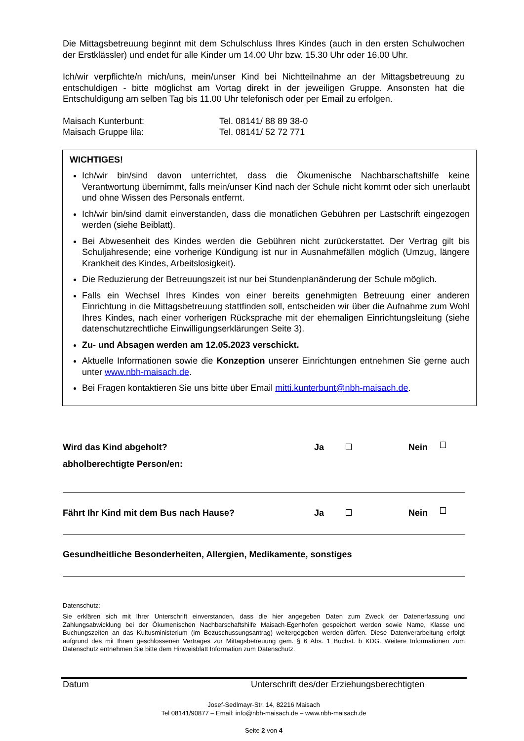Die Mittagsbetreuung beginnt mit dem Schulschluss Ihres Kindes (auch in den ersten Schulwochen der Erstklässler) und endet für alle Kinder um 14.00 Uhr bzw. 15.30 Uhr oder 16.00 Uhr.
Ich/wir verpflichte/n mich/uns, mein/unser Kind bei Nichtteilnahme an der Mittagsbetreuung zu entschuldigen - bitte möglichst am Vortag direkt in der jeweiligen Gruppe. Ansonsten hat die Entschuldigung am selben Tag bis 11.00 Uhr telefonisch oder per Email zu erfolgen.
Maisach Kunterbunt: Tel. 08141/ 88 89 38-0
Maisach Gruppe lila: Tel. 08141/ 52 72 771
WICHTIGES!
Ich/wir bin/sind davon unterrichtet, dass die Ökumenische Nachbarschaftshilfe keine Verantwortung übernimmt, falls mein/unser Kind nach der Schule nicht kommt oder sich unerlaubt und ohne Wissen des Personals entfernt.
Ich/wir bin/sind damit einverstanden, dass die monatlichen Gebühren per Lastschrift eingezogen werden (siehe Beiblatt).
Bei Abwesenheit des Kindes werden die Gebühren nicht zurückerstattet. Der Vertrag gilt bis Schuljahresende; eine vorherige Kündigung ist nur in Ausnahmefällen möglich (Umzug, längere Krankheit des Kindes, Arbeitslosigkeit).
Die Reduzierung der Betreuungszeit ist nur bei Stundenplanänderung der Schule möglich.
Falls ein Wechsel Ihres Kindes von einer bereits genehmigten Betreuung einer anderen Einrichtung in die Mittagsbetreuung stattfinden soll, entscheiden wir über die Aufnahme zum Wohl Ihres Kindes, nach einer vorherigen Rücksprache mit der ehemaligen Einrichtungsleitung (siehe datenschutzrechtliche Einwilligungserklärungen Seite 3).
Zu- und Absagen werden am 12.05.2023 verschickt.
Aktuelle Informationen sowie die Konzeption unserer Einrichtungen entnehmen Sie gerne auch unter www.nbh-maisach.de.
Bei Fragen kontaktieren Sie uns bitte über Email mitti.kunterbunt@nbh-maisach.de.
Wird das Kind abgeholt? Ja Nein
abholberechtigte Person/en:
Fährt Ihr Kind mit dem Bus nach Hause? Ja Nein
Gesundheitliche Besonderheiten, Allergien, Medikamente, sonstiges
Datenschutz:
Sie erklären sich mit Ihrer Unterschrift einverstanden, dass die hier angegeben Daten zum Zweck der Datenerfassung und Zahlungsabwicklung bei der Ökumenischen Nachbarschaftshilfe Maisach-Egenhofen gespeichert werden sowie Name, Klasse und Buchungszeiten an das Kultusministerium (im Bezuschussungsantrag) weitergegeben werden dürfen. Diese Datenverarbeitung erfolgt aufgrund des mit Ihnen geschlossenen Vertrages zur Mittagsbetreuung gem. § 6 Abs. 1 Buchst. b KDG. Weitere Informationen zum Datenschutz entnehmen Sie bitte dem Hinweisblatt Information zum Datenschutz.
Datum Unterschrift des/der Erziehungsberechtigten
Josef-Sedlmayr-Str. 14, 82216 Maisach
Tel 08141/90877 – Email: info@nbh-maisach.de – www.nbh-maisach.de
Seite 2 von 4